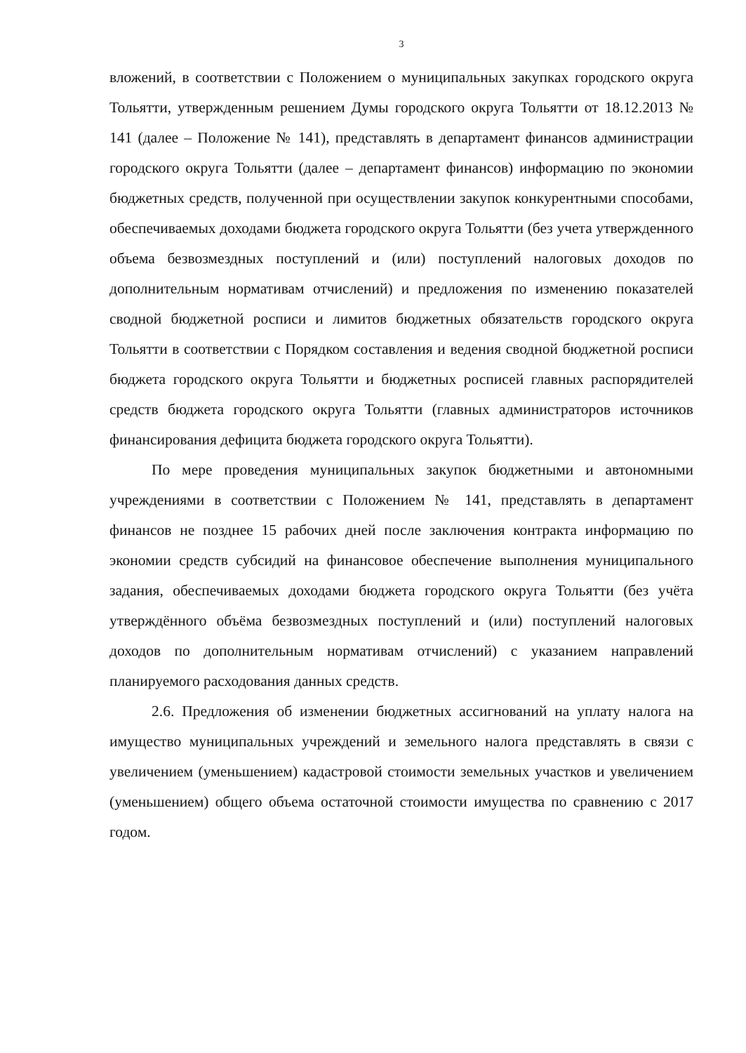3
вложений, в соответствии с Положением о муниципальных закупках городского округа Тольятти, утвержденным решением Думы городского округа Тольятти от 18.12.2013 № 141 (далее – Положение № 141), представлять в департамент финансов администрации городского округа Тольятти (далее – департамент финансов) информацию по экономии бюджетных средств, полученной при осуществлении закупок конкурентными способами, обеспечиваемых доходами бюджета городского округа Тольятти (без учета утвержденного объема безвозмездных поступлений и (или) поступлений налоговых доходов по дополнительным нормативам отчислений) и предложения по изменению показателей сводной бюджетной росписи и лимитов бюджетных обязательств городского округа Тольятти в соответствии с Порядком составления и ведения сводной бюджетной росписи бюджета городского округа Тольятти и бюджетных росписей главных распорядителей средств бюджета городского округа Тольятти (главных администраторов источников финансирования дефицита бюджета городского округа Тольятти).
По мере проведения муниципальных закупок бюджетными и автономными учреждениями в соответствии с Положением № 141, представлять в департамент финансов не позднее 15 рабочих дней после заключения контракта информацию по экономии средств субсидий на финансовое обеспечение выполнения муниципального задания, обеспечиваемых доходами бюджета городского округа Тольятти (без учёта утверждённого объёма безвозмездных поступлений и (или) поступлений налоговых доходов по дополнительным нормативам отчислений) с указанием направлений планируемого расходования данных средств.
2.6. Предложения об изменении бюджетных ассигнований на уплату налога на имущество муниципальных учреждений и земельного налога представлять в связи с увеличением (уменьшением) кадастровой стоимости земельных участков и увеличением (уменьшением) общего объема остаточной стоимости имущества по сравнению с 2017 годом.